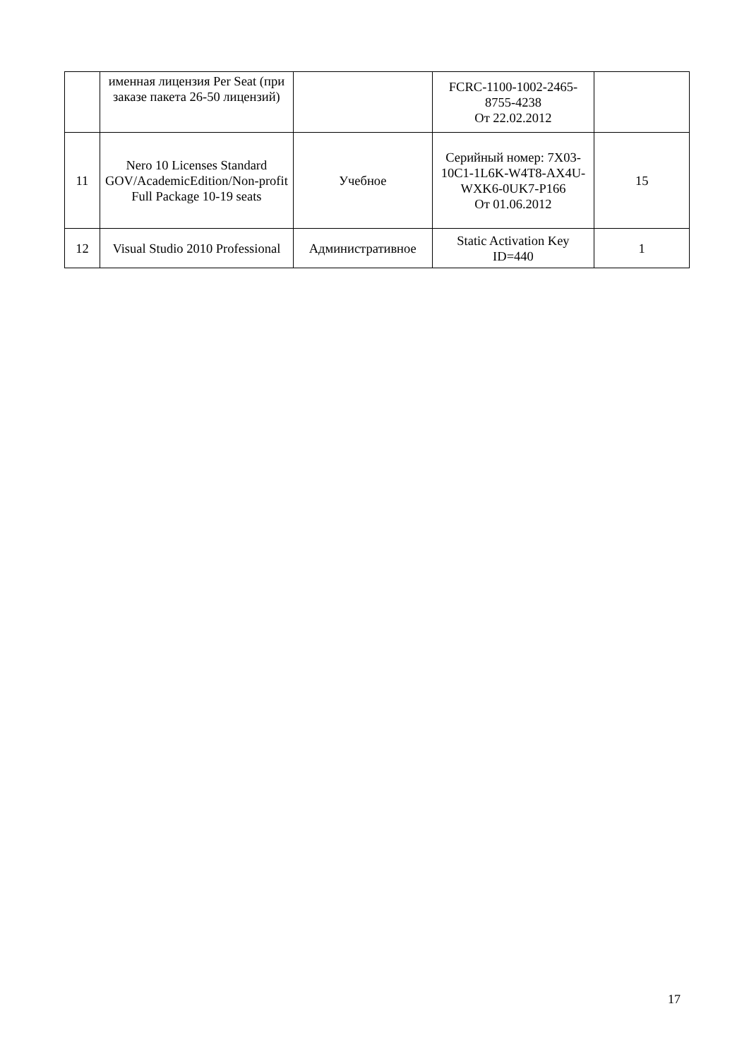| | именная лицензия Per Seat (при заказе пакета 26-50 лицензий) | | FCRC-1100-1002-2465-8755-4238 От 22.02.2012 | |
| 11 | Nero 10 Licenses Standard GOV/AcademicEdition/Non-profit Full Package 10-19 seats | Учебное | Серийный номер: 7X03-10C1-1L6K-W4T8-AX4U-WXK6-0UK7-P166 От 01.06.2012 | 15 |
| 12 | Visual Studio 2010 Professional | Административное | Static Activation Key ID=440 | 1 |
17